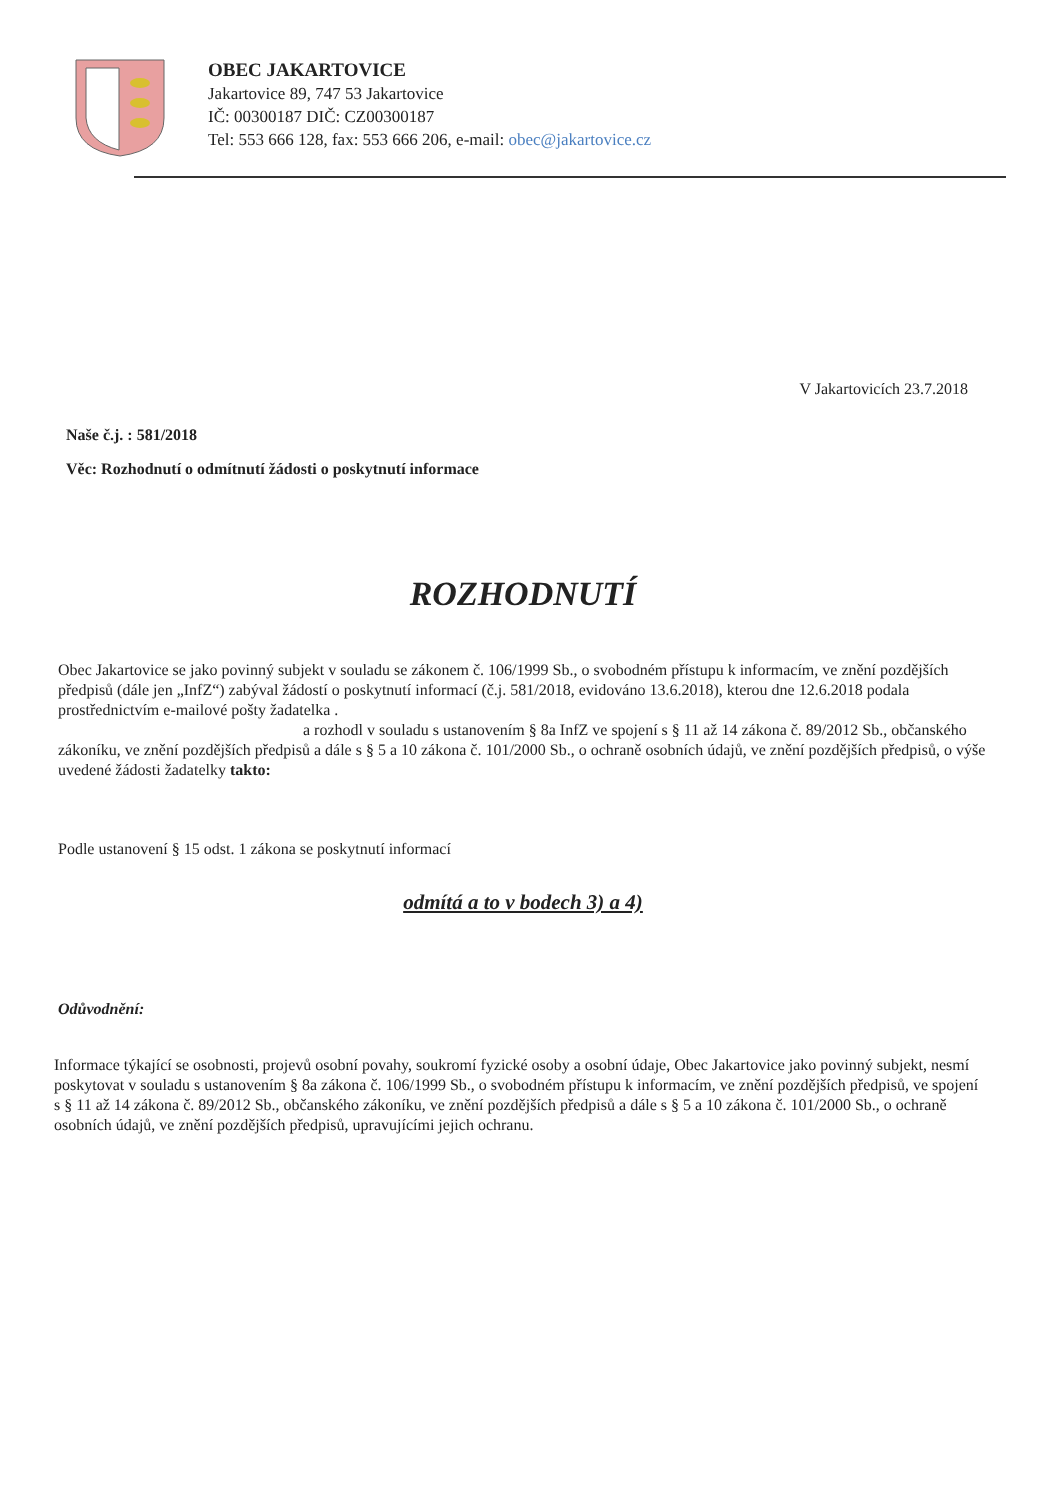OBEC JAKARTOVICE
Jakartovice 89, 747 53 Jakartovice
IČ: 00300187 DIČ: CZ00300187
Tel: 553 666 128, fax: 553 666 206, e-mail: obec@jakartovice.cz
V Jakartovicích 23.7.2018
Naše č.j. : 581/2018
Věc: Rozhodnutí o odmítnutí žádosti o poskytnutí informace
ROZHODNUTÍ
Obec Jakartovice se jako povinný subjekt v souladu se zákonem č. 106/1999 Sb., o svobodném přístupu k informacím, ve znění pozdějších předpisů (dále jen „InfZ“) zabýval žádostí o poskytnutí informací (č.j. 581/2018, evidováno 13.6.2018), kterou dne 12.6.2018 podala prostřednictvím e-mailové pošty žadatelka .
a rozhodl v souladu s ustanovením § 8a InfZ ve spojení s § 11 až 14 zákona č. 89/2012 Sb., občanského zákoníku, ve znění pozdějších předpisů a dále s § 5 a 10 zákona č. 101/2000 Sb., o ochraně osobních údajů, ve znění pozdějších předpisů, o výše uvedené žádosti žadatelky takto:
Podle ustanovení § 15 odst. 1 zákona se poskytnutí informací
odmítá a to v bodech 3) a 4)
Odůvodnění:
Informace týkající se osobnosti, projevů osobní povahy, soukromí fyzické osoby a osobní údaje, Obec Jakartovice jako povinný subjekt, nesmí poskytovat v souladu s ustanovením § 8a zákona č. 106/1999 Sb., o svobodném přístupu k informacím, ve znění pozdějších předpisů, ve spojení s § 11 až 14 zákona č. 89/2012 Sb., občanského zákoníku, ve znění pozdějších předpisů a dále s § 5 a 10 zákona č. 101/2000 Sb., o ochraně osobních údajů, ve znění pozdějších předpisů, upravujícími jejich ochranu.